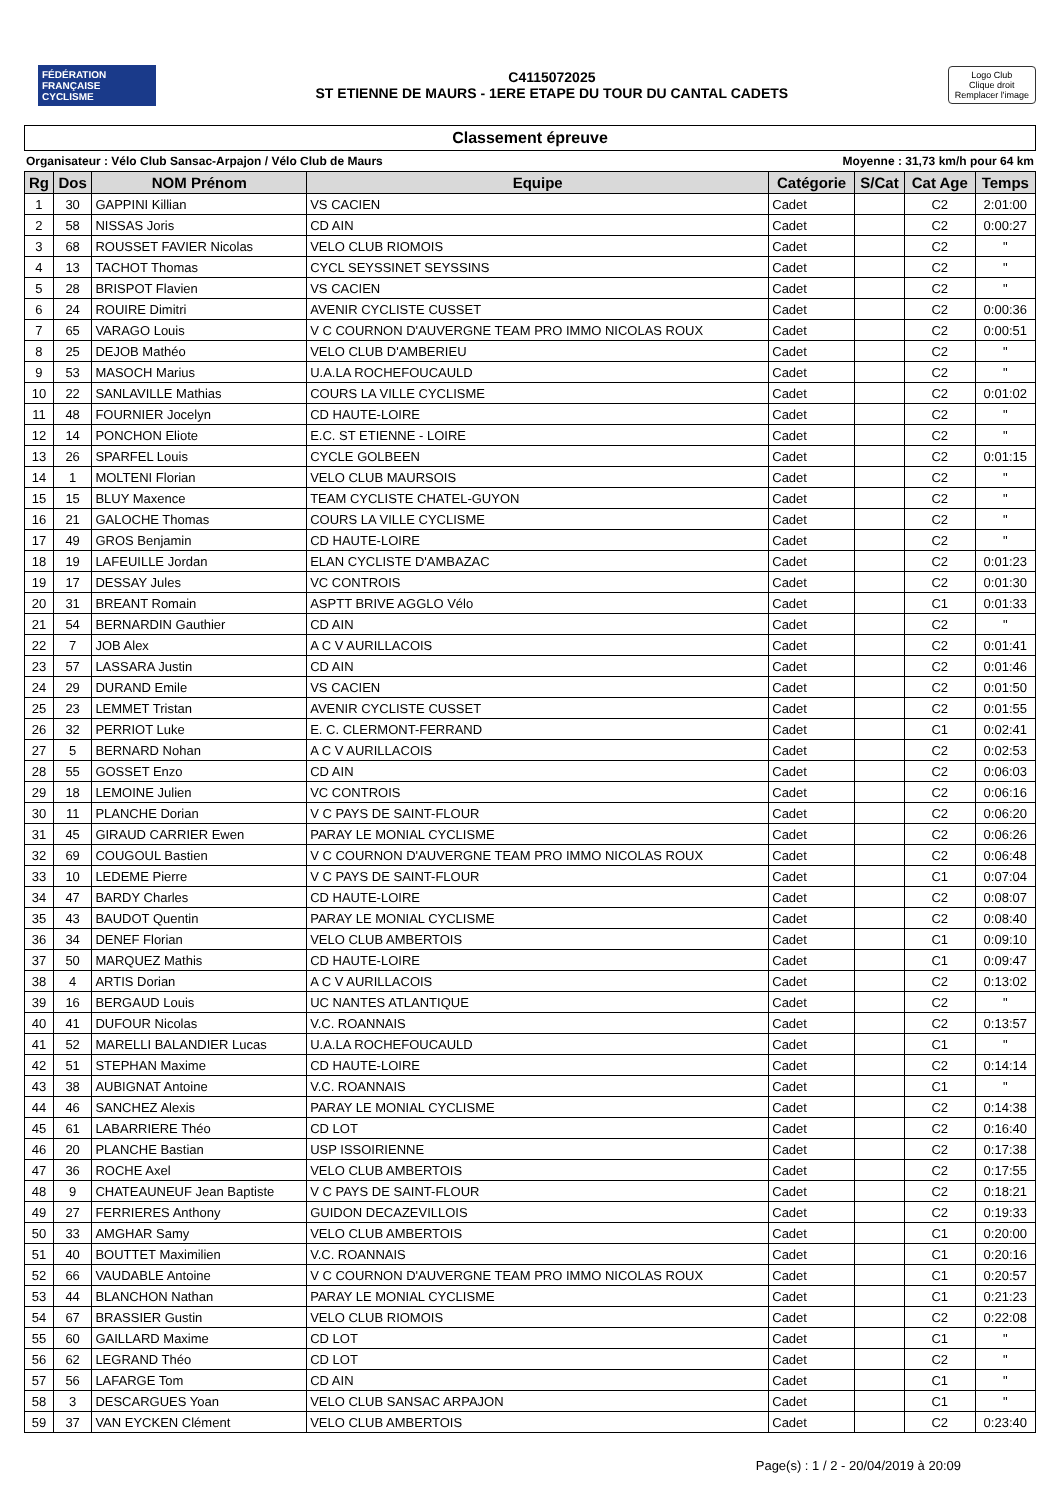FÉDÉRATION FRANÇAISE CYCLISME
C4115072025
ST ETIENNE DE MAURS - 1ERE ETAPE DU TOUR DU CANTAL CADETS
Logo Club
Clique droit
Remplacer l'image
Classement épreuve
Organisateur : Vélo Club Sansac-Arpajon / Vélo Club de Maurs Moyenne : 31,73 km/h pour 64 km
| Rg | Dos | NOM Prénom | Equipe | Catégorie | S/Cat | Cat Age | Temps |
| --- | --- | --- | --- | --- | --- | --- | --- |
| 1 | 30 | GAPPINI Killian | VS CACIEN | Cadet | | C2 | 2:01:00 |
| 2 | 58 | NISSAS Joris | CD AIN | Cadet | | C2 | 0:00:27 |
| 3 | 68 | ROUSSET FAVIER Nicolas | VELO CLUB RIOMOIS | Cadet | | C2 | " |
| 4 | 13 | TACHOT Thomas | CYCL SEYSSINET SEYSSINS | Cadet | | C2 | " |
| 5 | 28 | BRISPOT Flavien | VS CACIEN | Cadet | | C2 | " |
| 6 | 24 | ROUIRE Dimitri | AVENIR CYCLISTE CUSSET | Cadet | | C2 | 0:00:36 |
| 7 | 65 | VARAGO Louis | V C COURNON D'AUVERGNE TEAM PRO IMMO NICOLAS ROUX | Cadet | | C2 | 0:00:51 |
| 8 | 25 | DEJOB Mathéo | VELO CLUB D'AMBERIEU | Cadet | | C2 | " |
| 9 | 53 | MASOCH Marius | U.A.LA ROCHEFOUCAULD | Cadet | | C2 | " |
| 10 | 22 | SANLAVILLE Mathias | COURS LA VILLE CYCLISME | Cadet | | C2 | 0:01:02 |
| 11 | 48 | FOURNIER Jocelyn | CD HAUTE-LOIRE | Cadet | | C2 | " |
| 12 | 14 | PONCHON Eliote | E.C. ST ETIENNE - LOIRE | Cadet | | C2 | " |
| 13 | 26 | SPARFEL Louis | CYCLE GOLBEEN | Cadet | | C2 | 0:01:15 |
| 14 | 1 | MOLTENI Florian | VELO CLUB MAURSOIS | Cadet | | C2 | " |
| 15 | 15 | BLUY Maxence | TEAM CYCLISTE CHATEL-GUYON | Cadet | | C2 | " |
| 16 | 21 | GALOCHE Thomas | COURS LA VILLE CYCLISME | Cadet | | C2 | " |
| 17 | 49 | GROS Benjamin | CD HAUTE-LOIRE | Cadet | | C2 | " |
| 18 | 19 | LAFEUILLE Jordan | ELAN CYCLISTE D'AMBAZAC | Cadet | | C2 | 0:01:23 |
| 19 | 17 | DESSAY Jules | VC CONTROIS | Cadet | | C2 | 0:01:30 |
| 20 | 31 | BREANT Romain | ASPTT BRIVE AGGLO Vélo | Cadet | | C1 | 0:01:33 |
| 21 | 54 | BERNARDIN Gauthier | CD AIN | Cadet | | C2 | " |
| 22 | 7 | JOB Alex | A C V AURILLACOIS | Cadet | | C2 | 0:01:41 |
| 23 | 57 | LASSARA Justin | CD AIN | Cadet | | C2 | 0:01:46 |
| 24 | 29 | DURAND Emile | VS CACIEN | Cadet | | C2 | 0:01:50 |
| 25 | 23 | LEMMET Tristan | AVENIR CYCLISTE CUSSET | Cadet | | C2 | 0:01:55 |
| 26 | 32 | PERRIOT Luke | E. C. CLERMONT-FERRAND | Cadet | | C1 | 0:02:41 |
| 27 | 5 | BERNARD Nohan | A C V AURILLACOIS | Cadet | | C2 | 0:02:53 |
| 28 | 55 | GOSSET Enzo | CD AIN | Cadet | | C2 | 0:06:03 |
| 29 | 18 | LEMOINE Julien | VC CONTROIS | Cadet | | C2 | 0:06:16 |
| 30 | 11 | PLANCHE Dorian | V C PAYS DE SAINT-FLOUR | Cadet | | C2 | 0:06:20 |
| 31 | 45 | GIRAUD CARRIER Ewen | PARAY LE MONIAL CYCLISME | Cadet | | C2 | 0:06:26 |
| 32 | 69 | COUGOUL Bastien | V C COURNON D'AUVERGNE TEAM PRO IMMO NICOLAS ROUX | Cadet | | C2 | 0:06:48 |
| 33 | 10 | LEDEME Pierre | V C PAYS DE SAINT-FLOUR | Cadet | | C1 | 0:07:04 |
| 34 | 47 | BARDY Charles | CD HAUTE-LOIRE | Cadet | | C2 | 0:08:07 |
| 35 | 43 | BAUDOT Quentin | PARAY LE MONIAL CYCLISME | Cadet | | C2 | 0:08:40 |
| 36 | 34 | DENEF Florian | VELO CLUB AMBERTOIS | Cadet | | C1 | 0:09:10 |
| 37 | 50 | MARQUEZ Mathis | CD HAUTE-LOIRE | Cadet | | C1 | 0:09:47 |
| 38 | 4 | ARTIS Dorian | A C V AURILLACOIS | Cadet | | C2 | 0:13:02 |
| 39 | 16 | BERGAUD Louis | UC NANTES ATLANTIQUE | Cadet | | C2 | " |
| 40 | 41 | DUFOUR Nicolas | V.C. ROANNAIS | Cadet | | C2 | 0:13:57 |
| 41 | 52 | MARELLI BALANDIER Lucas | U.A.LA ROCHEFOUCAULD | Cadet | | C1 | " |
| 42 | 51 | STEPHAN Maxime | CD HAUTE-LOIRE | Cadet | | C2 | 0:14:14 |
| 43 | 38 | AUBIGNAT Antoine | V.C. ROANNAIS | Cadet | | C1 | " |
| 44 | 46 | SANCHEZ Alexis | PARAY LE MONIAL CYCLISME | Cadet | | C2 | 0:14:38 |
| 45 | 61 | LABARRIERE Théo | CD LOT | Cadet | | C2 | 0:16:40 |
| 46 | 20 | PLANCHE Bastian | USP ISSOIRIENNE | Cadet | | C2 | 0:17:38 |
| 47 | 36 | ROCHE Axel | VELO CLUB AMBERTOIS | Cadet | | C2 | 0:17:55 |
| 48 | 9 | CHATEAUNEUF Jean Baptiste | V C PAYS DE SAINT-FLOUR | Cadet | | C2 | 0:18:21 |
| 49 | 27 | FERRIERES Anthony | GUIDON DECAZEVILLOIS | Cadet | | C2 | 0:19:33 |
| 50 | 33 | AMGHAR Samy | VELO CLUB AMBERTOIS | Cadet | | C1 | 0:20:00 |
| 51 | 40 | BOUTTET Maximilien | V.C. ROANNAIS | Cadet | | C1 | 0:20:16 |
| 52 | 66 | VAUDABLE Antoine | V C COURNON D'AUVERGNE TEAM PRO IMMO NICOLAS ROUX | Cadet | | C1 | 0:20:57 |
| 53 | 44 | BLANCHON Nathan | PARAY LE MONIAL CYCLISME | Cadet | | C1 | 0:21:23 |
| 54 | 67 | BRASSIER Gustin | VELO CLUB RIOMOIS | Cadet | | C2 | 0:22:08 |
| 55 | 60 | GAILLARD Maxime | CD LOT | Cadet | | C1 | " |
| 56 | 62 | LEGRAND Théo | CD LOT | Cadet | | C2 | " |
| 57 | 56 | LAFARGE Tom | CD AIN | Cadet | | C1 | " |
| 58 | 3 | DESCARGUES Yoan | VELO CLUB SANSAC ARPAJON | Cadet | | C1 | " |
| 59 | 37 | VAN EYCKEN Clément | VELO CLUB AMBERTOIS | Cadet | | C2 | 0:23:40 |
Page(s) : 1 / 2 - 20/04/2019 à 20:09